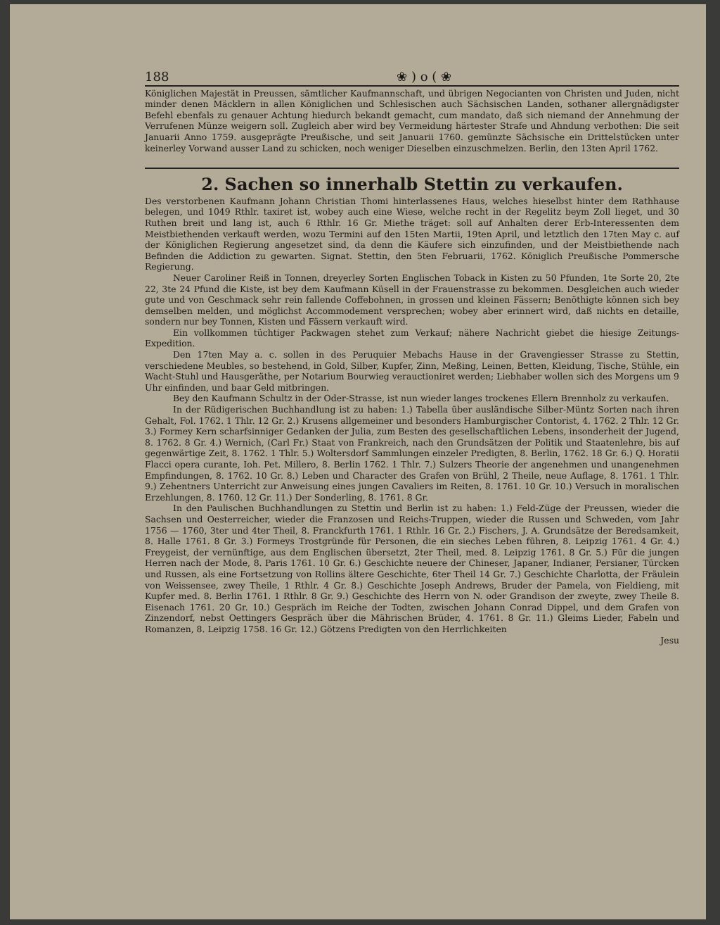188 ❀ ) o ( ❀
Königlichen Majestät in Preussen, sämtlicher Kaufmannschaft, und übrigen Negocianten von Christen und Juden, nicht minder denen Mäcklern in allen Königlichen und Schlesischen auch Sächsischen Landen, sothaner allergnädigster Befehl ebenfals zu genauer Achtung hiedurch bekandt gemacht, cum mandato, daß sich niemand der Annehmung der Verrufenen Münze weigern soll. Zugleich aber wird bey Vermeidung härtester Strafe und Ahndung verbothen: Die seit Januarii Anno 1759. ausgeprägte Preußische, und seit Januarii 1760. gemünzte Sächsische ein Drittelstücken unter keinerley Vorwand ausser Land zu schicken, noch weniger Dieselben einzuschmelzen. Berlin, den 13ten April 1762.
2. Sachen so innerhalb Stettin zu verkaufen.
Des verstorbenen Kaufmann Johann Christian Thomi hinterlassenes Haus, welches hieselbst hinter dem Rathhause belegen, und 1049 Rthlr. taxiret ist, wobey auch eine Wiese, welche recht in der Regelitz beym Zoll lieget, und 30 Ruthen breit und lang ist, auch 6 Rthlr. 16 Gr. Miethe träget: soll auf Anhalten derer Erb-Interessenten dem Meistbiethenden verkauft werden, wozu Termini auf den 15ten Martii, 19ten April, und letztlich den 17ten May c. auf der Königlichen Regierung angesetzet sind, da denn die Käufere sich einzufinden, und der Meistbiethende nach Befinden die Addiction zu gewarten. Signat. Stettin, den 5ten Februarii, 1762. Königlich Preußische Pommersche Regierung.
Neuer Caroliner Reiß in Tonnen, dreyerley Sorten Englischen Toback in Kisten zu 50 Pfunden, 1te Sorte 20, 2te 22, 3te 24 Pfund die Kiste, ist bey dem Kaufmann Küsell in der Frauenstrasse zu bekommen. Desgleichen auch wieder gute und von Geschmack sehr rein fallende Coffebohnen, in grossen und kleinen Fässern; Benöthigte können sich bey demselben melden, und möglichst Accommodement versprechen; wobey aber erinnert wird, daß nichts en detaille, sondern nur bey Tonnen, Kisten und Fässern verkauft wird.
Ein vollkommen tüchtiger Packwagen stehet zum Verkauf; nähere Nachricht giebet die hiesige Zeitungs-Expedition.
Den 17ten May a. c. sollen in des Peruquier Mebachs Hause in der Gravengiesser Strasse zu Stettin, verschiedene Meubles, so bestehend, in Gold, Silber, Kupfer, Zinn, Meßing, Leinen, Betten, Kleidung, Tische, Stühle, ein Wacht-Stuhl und Hausgeräthe, per Notarium Bourwieg verauctioniret werden; Liebhaber wollen sich des Morgens um 9 Uhr einfinden, und baar Geld mitbringen.
Bey den Kaufmann Schultz in der Oder-Strasse, ist nun wieder langes trockenes Ellern Brennholz zu verkaufen.
In der Rüdigerischen Buchhandlung ist zu haben: 1.) Tabella über ausländische Silber-Müntz Sorten nach ihren Gehalt, Fol. 1762. 1 Thlr. 12 Gr. 2.) Krusens allgemeiner und besonders Hamburgischer Contorist, 4. 1762. 2 Thlr. 12 Gr. 3.) Formey Kern scharfsinniger Gedanken der Julia, zum Besten des gesellschaftlichen Lebens, insonderheit der Jugend, 8. 1762. 8 Gr. 4.) Wernich, (Carl Fr.) Staat von Frankreich, nach den Grundsätzen der Politik und Staatenlehre, bis auf gegenwärtige Zeit, 8. 1762. 1 Thlr. 5.) Woltersdorf Sammlungen einzeler Predigten, 8. Berlin, 1762. 18 Gr. 6.) Q. Horatii Flacci opera curante, Ioh. Pet. Millero, 8. Berlin 1762. 1 Thlr. 7.) Sulzers Theorie der angenehmen und unangenehmen Empfindungen, 8. 1762. 10 Gr. 8.) Leben und Character des Grafen von Brühl, 2 Theile, neue Auflage, 8. 1761. 1 Thlr. 9.) Zehentners Unterricht zur Anweisung eines jungen Cavaliers im Reiten, 8. 1761. 10 Gr. 10.) Versuch in moralischen Erzehlungen, 8. 1760. 12 Gr. 11.) Der Sonderling, 8. 1761. 8 Gr.
In den Paulischen Buchhandlungen zu Stettin und Berlin ist zu haben: 1.) Feld-Züge der Preussen, wieder die Sachsen und Oesterreicher, wieder die Franzosen und Reichs-Truppen, wieder die Russen und Schweden, vom Jahr 1756 — 1760, 3ter und 4ter Theil, 8. Franckfurth 1761. 1 Rthlr. 16 Gr. 2.) Fischers, J. A. Grundsätze der Beredsamkeit, 8. Halle 1761. 8 Gr. 3.) Formeys Trostgründe für Personen, die ein sieches Leben führen, 8. Leipzig 1761. 4 Gr. 4.) Freygeist, der vernünftige, aus dem Englischen übersetzt, 2ter Theil, med. 8. Leipzig 1761. 8 Gr. 5.) Für die jungen Herren nach der Mode, 8. Paris 1761. 10 Gr. 6.) Geschichte neuere der Chineser, Japaner, Indianer, Persianer, Türcken und Russen, als eine Fortsetzung von Rollins ältere Geschichte, 6ter Theil 14 Gr. 7.) Geschichte Charlotta, der Fräulein von Weissensee, zwey Theile, 1 Rthlr. 4 Gr. 8.) Geschichte Joseph Andrews, Bruder der Pamela, von Fieldieng, mit Kupfer med. 8. Berlin 1761. 1 Rthlr. 8 Gr. 9.) Geschichte des Herrn von N. oder Grandison der zweyte, zwey Theile 8. Eisenach 1761. 20 Gr. 10.) Gespräch im Reiche der Todten, zwischen Johann Conrad Dippel, und dem Grafen von Zinzendorf, nebst Oettingers Gespräch über die Mährischen Brüder, 4. 1761. 8 Gr. 11.) Gleims Lieder, Fabeln und Romanzen, 8. Leipzig 1758. 16 Gr. 12.) Götzens Predigten von den Herrlichkeiten
Jesu